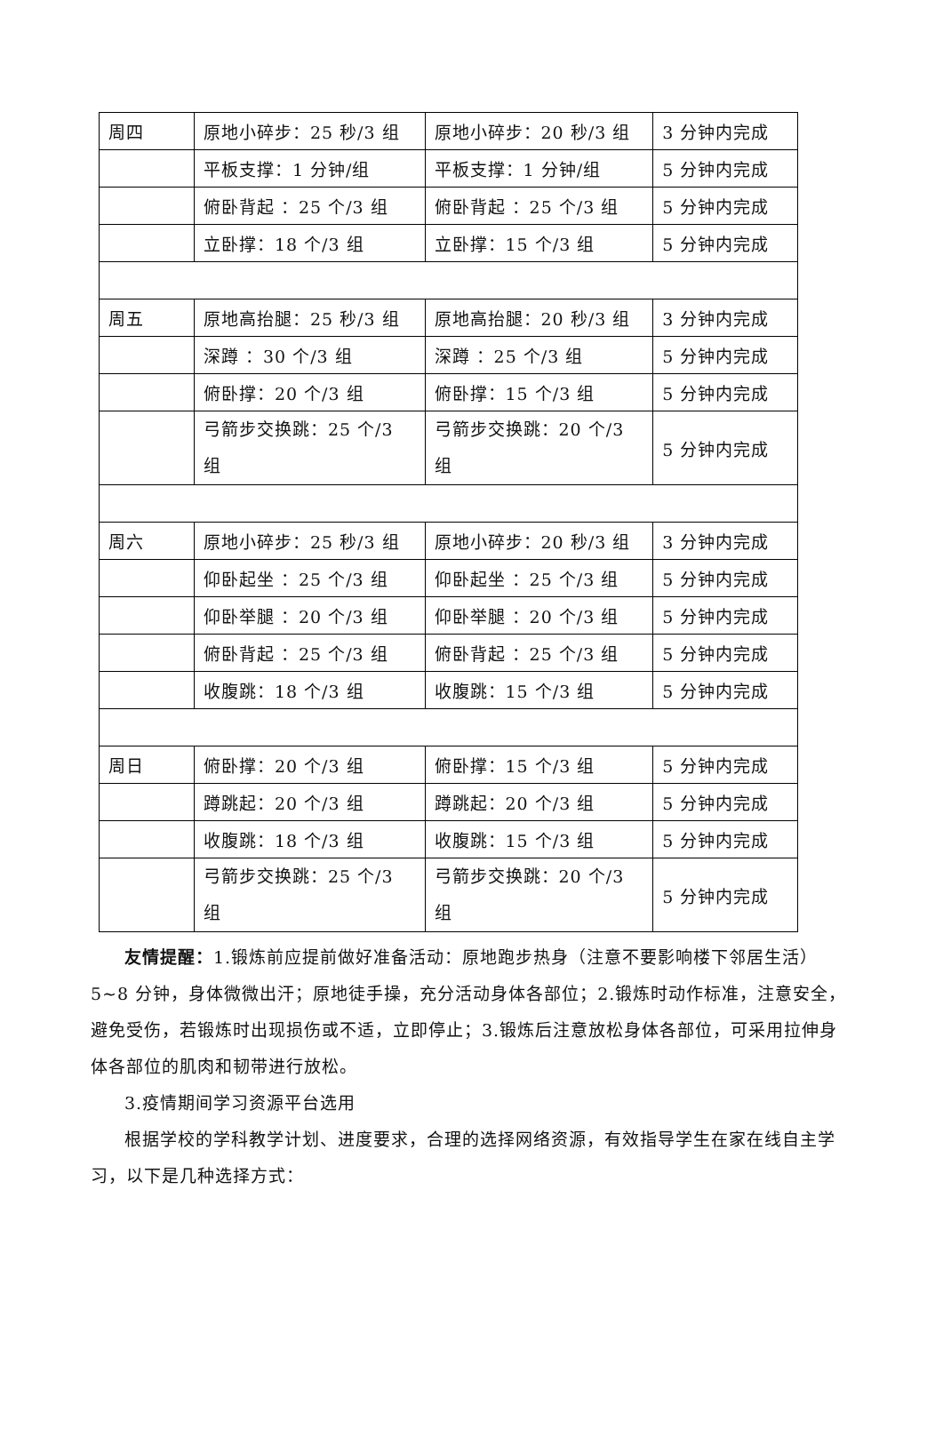| 周四 | 原地小碎步：25 秒/3 组 | 原地小碎步：20 秒/3 组 | 3 分钟内完成 |
| | 平板支撑：1 分钟/组 | 平板支撑：1 分钟/组 | 5 分钟内完成 |
| | 俯卧背起 ：25 个/3 组 | 俯卧背起 ：25 个/3 组 | 5 分钟内完成 |
| | 立卧撑：18 个/3 组 | 立卧撑：15 个/3 组 | 5 分钟内完成 |
| 周五 | 原地高抬腿：25 秒/3 组 | 原地高抬腿：20 秒/3 组 | 3 分钟内完成 |
| | 深蹲 ：30 个/3 组 | 深蹲 ：25 个/3 组 | 5 分钟内完成 |
| | 俯卧撑：20 个/3 组 | 俯卧撑：15 个/3 组 | 5 分钟内完成 |
| | 弓箭步交换跳：25 个/3 组 | 弓箭步交换跳：20 个/3 组 | 5 分钟内完成 |
| 周六 | 原地小碎步：25 秒/3 组 | 原地小碎步：20 秒/3 组 | 3 分钟内完成 |
| | 仰卧起坐 ：25 个/3 组 | 仰卧起坐 ：25 个/3 组 | 5 分钟内完成 |
| | 仰卧举腿 ：20 个/3 组 | 仰卧举腿 ：20 个/3 组 | 5 分钟内完成 |
| | 俯卧背起 ：25 个/3 组 | 俯卧背起 ：25 个/3 组 | 5 分钟内完成 |
| | 收腹跳：18 个/3 组 | 收腹跳：15 个/3 组 | 5 分钟内完成 |
| 周日 | 俯卧撑：20 个/3 组 | 俯卧撑：15 个/3 组 | 5 分钟内完成 |
| | 蹲跳起：20 个/3 组 | 蹲跳起：20 个/3 组 | 5 分钟内完成 |
| | 收腹跳：18 个/3 组 | 收腹跳：15 个/3 组 | 5 分钟内完成 |
| | 弓箭步交换跳：25 个/3 组 | 弓箭步交换跳：20 个/3 组 | 5 分钟内完成 |
友情提醒：1.锻炼前应提前做好准备活动：原地跑步热身（注意不要影响楼下邻居生活）5~8 分钟，身体微微出汗；原地徒手操，充分活动身体各部位；2.锻炼时动作标准，注意安全，避免受伤，若锻炼时出现损伤或不适，立即停止；3.锻炼后注意放松身体各部位，可采用拉伸身体各部位的肌肉和韧带进行放松。
3.疫情期间学习资源平台选用
根据学校的学科教学计划、进度要求，合理的选择网络资源，有效指导学生在家在线自主学习，以下是几种选择方式：